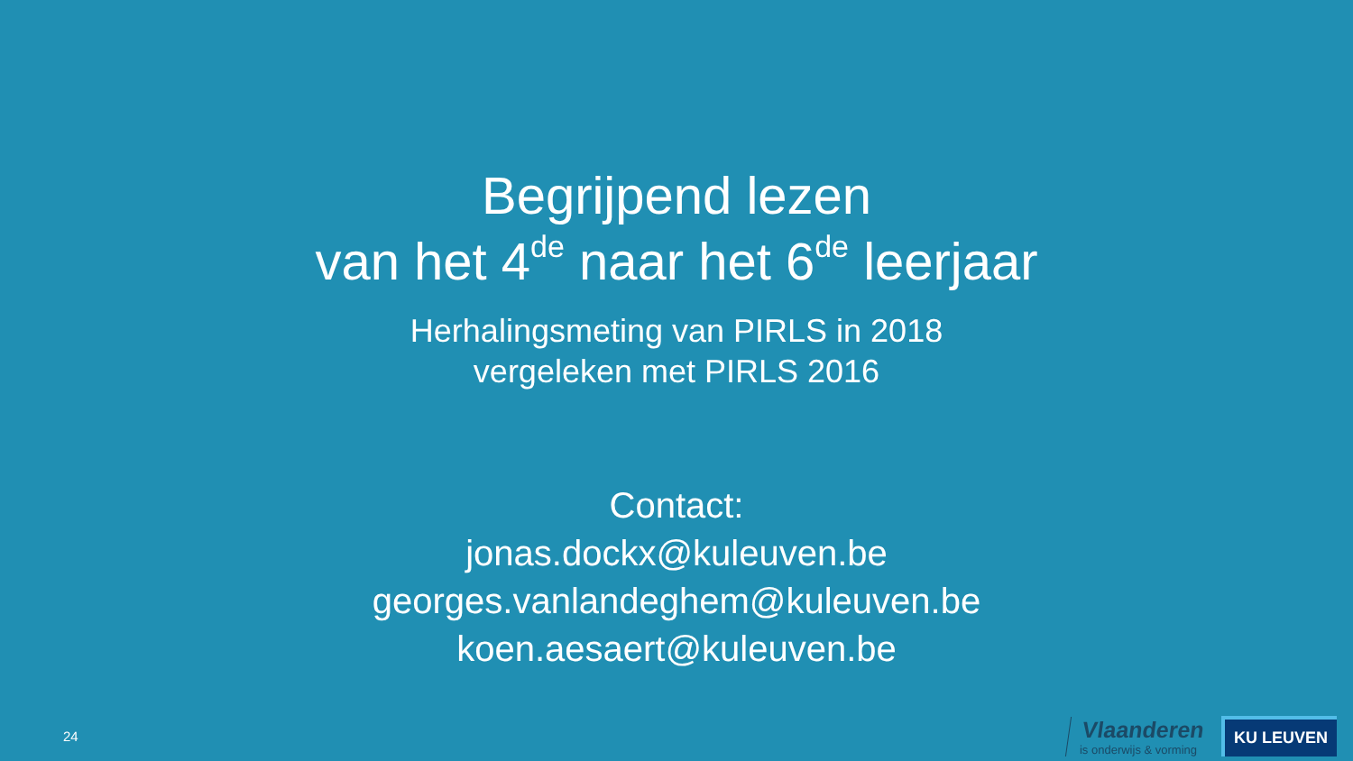Begrijpend lezen
van het 4<sup>de</sup> naar het 6<sup>de</sup> leerjaar
Herhalingsmeting van PIRLS in 2018
vergeleken met PIRLS 2016
Contact:
jonas.dockx@kuleuven.be
georges.vanlandeghem@kuleuven.be
koen.aesaert@kuleuven.be
24
Vlaanderen
is onderwijs & vorming
KU LEUVEN